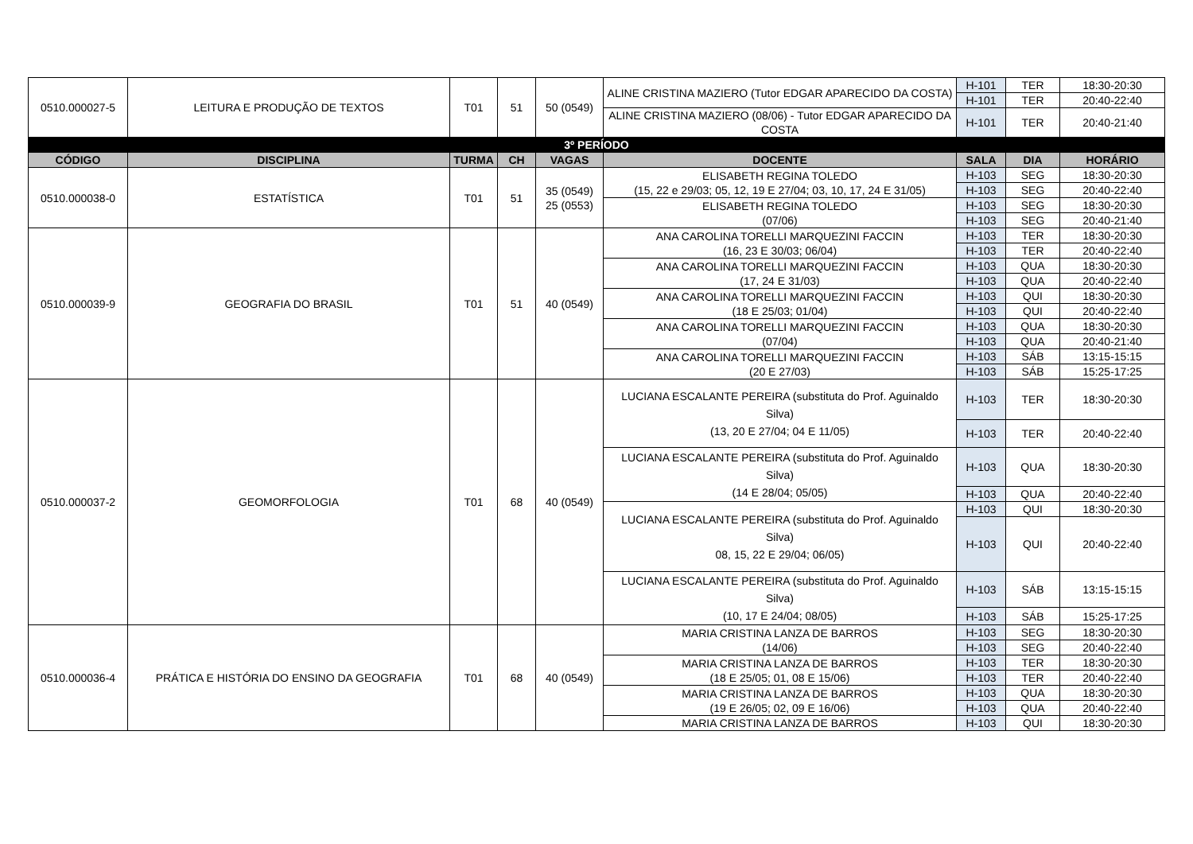| 0510.000027-5 | LEITURA E PRODUÇÃO DE TEXTOS | T01 | 51 | 50 (0549) | ALINE CRISTINA MAZIERO (Tutor EDGAR APARECIDO DA COSTA) | H-101 | TER | 18:30-20:30 |
| | | | | | | H-101 | TER | 20:40-22:40 |
| | | | | | ALINE CRISTINA MAZIERO (08/06) - Tutor EDGAR APARECIDO DA COSTA | H-101 | TER | 20:40-21:40 |
| 3º PERÍODO | | | | | | | | |
| CÓDIGO | DISCIPLINA | TURMA | CH | VAGAS | DOCENTE | SALA | DIA | HORÁRIO |
| 0510.000038-0 | ESTATÍSTICA | T01 | 51 | 35 (0549) 25 (0553) | ELISABETH REGINA TOLEDO (15, 22 e 29/03; 05, 12, 19 E 27/04; 03, 10, 17, 24 E 31/05) | H-103 | SEG | 18:30-20:30 |
| | | | | | | H-103 | SEG | 20:40-22:40 |
| | | | | | ELISABETH REGINA TOLEDO (07/06) | H-103 | SEG | 18:30-20:30 |
| | | | | | | H-103 | SEG | 20:40-21:40 |
| 0510.000039-9 | GEOGRAFIA DO BRASIL | T01 | 51 | 40 (0549) | ANA CAROLINA TORELLI MARQUEZINI FACCIN (16, 23 E 30/03; 06/04) | H-103 | TER | 18:30-20:30 |
| | | | | | | H-103 | TER | 20:40-22:40 |
| | | | | | ANA CAROLINA TORELLI MARQUEZINI FACCIN (17, 24 E 31/03) | H-103 | QUA | 18:30-20:30 |
| | | | | | | H-103 | QUA | 20:40-22:40 |
| | | | | | ANA CAROLINA TORELLI MARQUEZINI FACCIN (18 E 25/03; 01/04) | H-103 | QUI | 18:30-20:30 |
| | | | | | | H-103 | QUI | 20:40-22:40 |
| | | | | | ANA CAROLINA TORELLI MARQUEZINI FACCIN (07/04) | H-103 | QUA | 18:30-20:30 |
| | | | | | | H-103 | QUA | 20:40-21:40 |
| | | | | | ANA CAROLINA TORELLI MARQUEZINI FACCIN (20 E 27/03) | H-103 | SÁB | 13:15-15:15 |
| | | | | | | H-103 | SÁB | 15:25-17:25 |
| 0510.000037-2 | GEOMORFOLOGIA | T01 | 68 | 40 (0549) | LUCIANA ESCALANTE PEREIRA (substituta do Prof. Aguinaldo Silva) (13, 20 E 27/04; 04 E 11/05) | H-103 | TER | 18:30-20:30 |
| | | | | | | H-103 | TER | 20:40-22:40 |
| | | | | | LUCIANA ESCALANTE PEREIRA (substituta do Prof. Aguinaldo Silva) (14 E 28/04; 05/05) | H-103 | QUA | 18:30-20:30 |
| | | | | | | H-103 | QUA | 20:40-22:40 |
| | | | | | LUCIANA ESCALANTE PEREIRA (substituta do Prof. Aguinaldo Silva) 08, 15, 22 E 29/04; 06/05) | H-103 | QUI | 18:30-20:30 |
| | | | | | | H-103 | QUI | 20:40-22:40 |
| | | | | | LUCIANA ESCALANTE PEREIRA (substituta do Prof. Aguinaldo Silva) (10, 17 E 24/04; 08/05) | H-103 | SÁB | 13:15-15:15 |
| | | | | | | H-103 | SÁB | 15:25-17:25 |
| 0510.000036-4 | PRÁTICA E HISTÓRIA DO ENSINO DA GEOGRAFIA | T01 | 68 | 40 (0549) | MARIA CRISTINA LANZA DE BARROS (14/06) | H-103 | SEG | 18:30-20:30 |
| | | | | | | H-103 | SEG | 20:40-22:40 |
| | | | | | MARIA CRISTINA LANZA DE BARROS (18 E 25/05; 01, 08 E 15/06) | H-103 | TER | 18:30-20:30 |
| | | | | | | H-103 | TER | 20:40-22:40 |
| | | | | | MARIA CRISTINA LANZA DE BARROS (19 E 26/05; 02, 09 E 16/06) | H-103 | QUA | 18:30-20:30 |
| | | | | | | H-103 | QUA | 20:40-22:40 |
| | | | | | MARIA CRISTINA LANZA DE BARROS | H-103 | QUI | 18:30-20:30 |